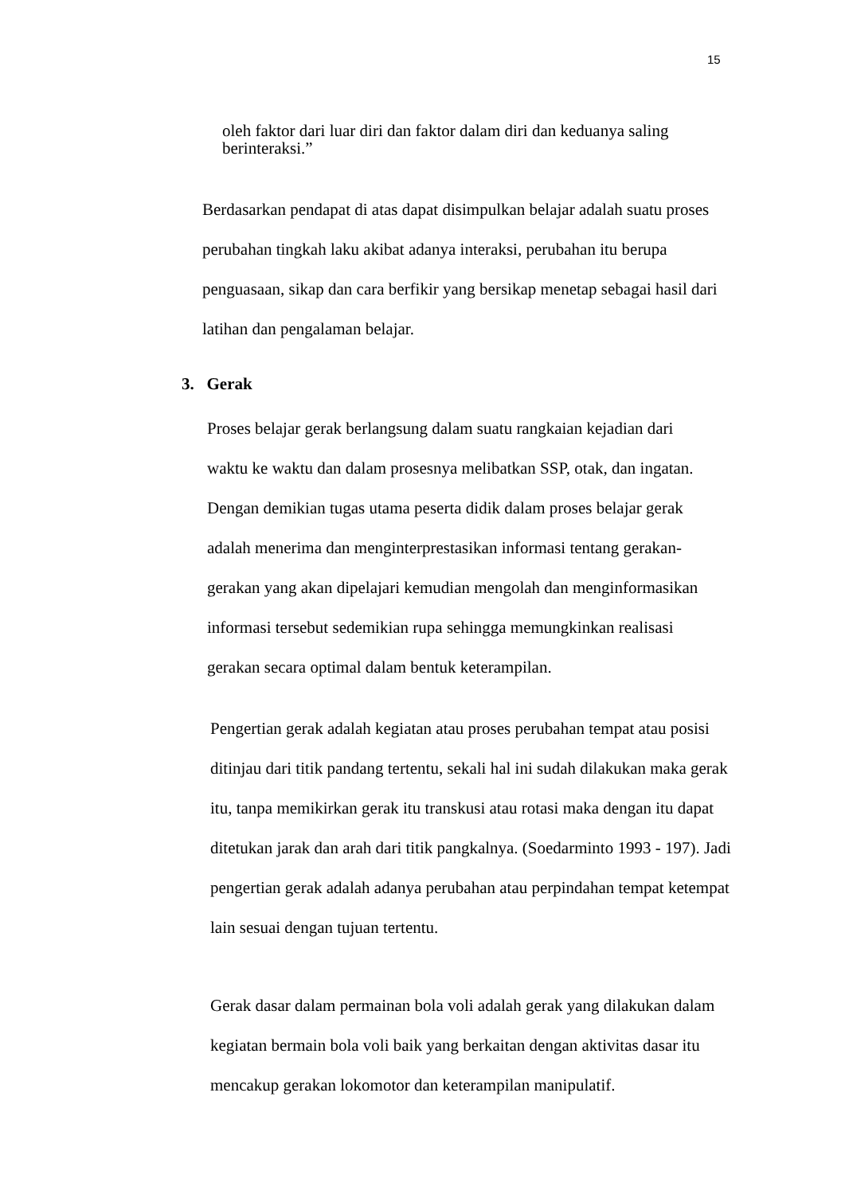15
oleh faktor dari luar diri dan faktor dalam diri dan keduanya saling berinteraksi.”
Berdasarkan pendapat di atas dapat disimpulkan belajar adalah suatu proses perubahan tingkah laku akibat adanya interaksi, perubahan itu berupa penguasaan, sikap dan cara berfikir yang bersikap menetap sebagai hasil dari latihan dan pengalaman belajar.
3. Gerak
Proses belajar gerak berlangsung dalam suatu rangkaian kejadian dari waktu ke waktu dan dalam prosesnya melibatkan SSP, otak, dan ingatan. Dengan demikian tugas utama peserta didik dalam proses belajar gerak adalah menerima dan menginterprestasikan informasi tentang gerakan-gerakan yang akan dipelajari kemudian mengolah dan menginformasikan informasi tersebut sedemikian rupa sehingga memungkinkan realisasi gerakan secara optimal dalam bentuk keterampilan.
Pengertian gerak adalah kegiatan atau proses perubahan tempat atau posisi ditinjau dari titik pandang tertentu, sekali hal ini sudah dilakukan maka gerak itu, tanpa memikirkan gerak itu transkusi atau rotasi maka dengan itu dapat ditetukan jarak dan arah dari titik pangkalnya. (Soedarminto 1993 - 197). Jadi pengertian gerak adalah adanya perubahan atau perpindahan tempat ketempat lain sesuai dengan tujuan tertentu.
Gerak dasar dalam permainan bola voli adalah gerak yang dilakukan dalam kegiatan bermain bola voli baik yang berkaitan dengan aktivitas dasar itu mencakup gerakan lokomotor dan keterampilan manipulatif.